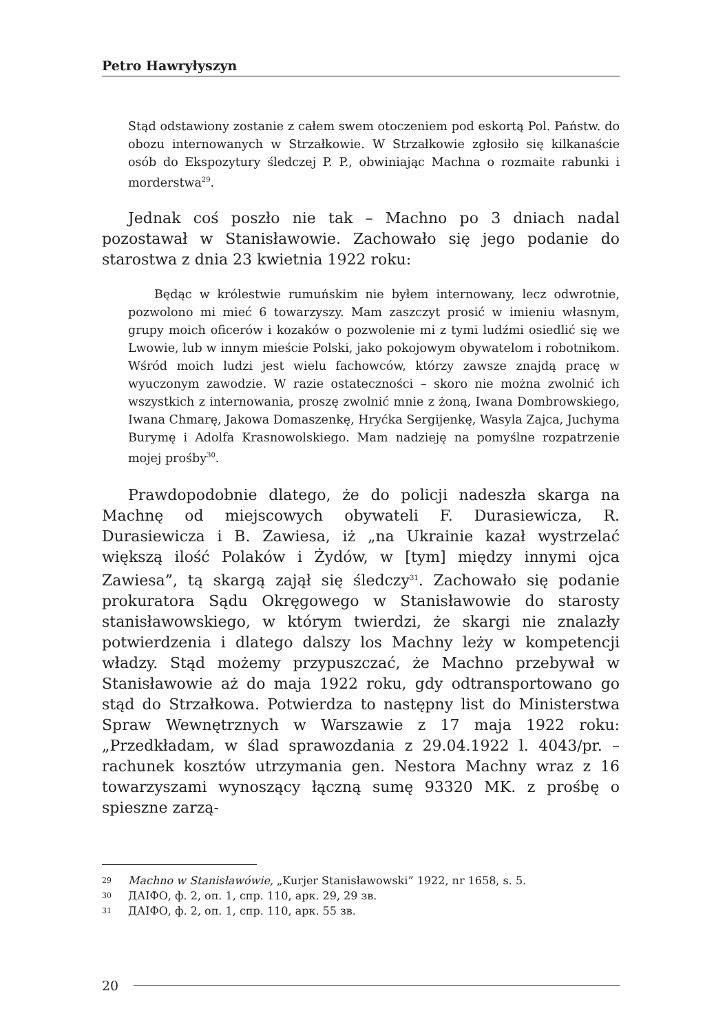Petro Hawryłyszyn
Stąd odstawiony zostanie z całem swem otoczeniem pod eskortą Pol. Państw. do obozu internowanych w Strzałkowie. W Strzałkowie zgłosiło się kilkanaście osób do Ekspozytury śledczej P. P., obwiniając Machna o rozmaite rabunki i morderstwa<sup>29</sup>.
Jednak coś poszło nie tak – Machno po 3 dniach nadal pozostawał w Stanisławowie. Zachowało się jego podanie do starostwa z dnia 23 kwietnia 1922 roku:
Będąc w królestwie rumuńskim nie byłem internowany, lecz odwrotnie, pozwolono mi mieć 6 towarzyszy. Mam zaszczyt prosić w imieniu własnym, grupy moich oficerów i kozaków o pozwolenie mi z tymi ludźmi osiedlić się we Lwowie, lub w innym mieście Polski, jako pokojowym obywatelom i robotnikom. Wśród moich ludzi jest wielu fachowców, którzy zawsze znajdą pracę w wyuczonym zawodzie. W razie ostateczności – skoro nie można zwolnić ich wszystkich z internowania, proszę zwolnić mnie z żoną, Iwana Dombrowskiego, Iwana Chmarę, Jakowa Domaszenkę, Hryćka Sergijenkę, Wasyla Zajca, Juchyma Burymę i Adolfa Krasnowolskiego. Mam nadzieję na pomyślne rozpatrzenie mojej prośby<sup>30</sup>.
Prawdopodobnie dlatego, że do policji nadeszła skarga na Machnę od miejscowych obywateli F. Durasiewicza, R. Durasiewicza i B. Zawiesa, iż „na Ukrainie kazał wystrzelać większą ilość Polaków i Żydów, w [tym] między innymi ojca Zawiesa”, tą skargą zajął się śledczy<sup>31</sup>. Zachowało się podanie prokuratora Sądu Okręgowego w Stanisławowie do starosty stanisławowskiego, w którym twierdzi, że skargi nie znalazły potwierdzenia i dlatego dalszy los Machny leży w kompetencji władzy. Stąd możemy przypuszczać, że Machno przebywał w Stanisławowie aż do maja 1922 roku, gdy odtransportowano go stąd do Strzałkowa. Potwierdza to następny list do Ministerstwa Spraw Wewnętrznych w Warszawie z 17 maja 1922 roku: „Przedkładam, w ślad sprawozdania z 29.04.1922 l. 4043/pr. – rachunek kosztów utrzymania gen. Nestora Machny wraz z 16 towarzyszami wynoszący łączną sumę 93320 MK. z prośbę o spieszne zarzą-
29 Machno w Stanisławówie, „Kurjer Stanisławowski” 1922, nr 1658, s. 5.
30 ДАІФО, ф. 2, оп. 1, спр. 110, арк. 29, 29 зв.
31 ДАІФО, ф. 2, оп. 1, спр. 110, арк. 55 зв.
20